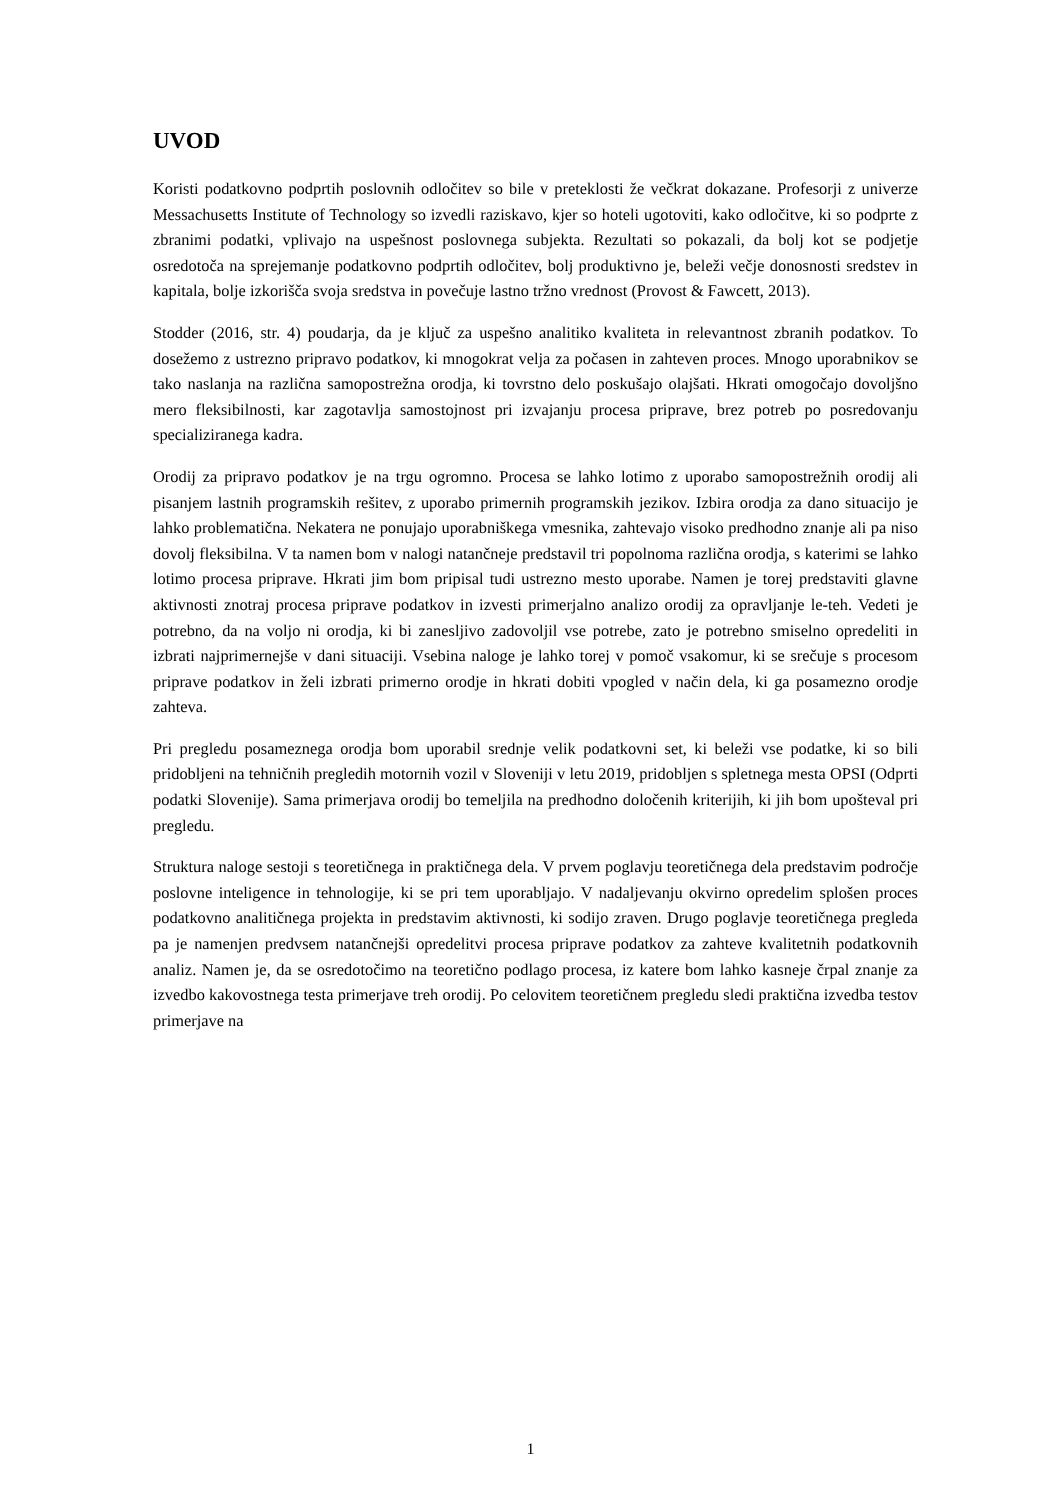UVOD
Koristi podatkovno podprtih poslovnih odločitev so bile v preteklosti že večkrat dokazane. Profesorji z univerze Messachusetts Institute of Technology so izvedli raziskavo, kjer so hoteli ugotoviti, kako odločitve, ki so podprte z zbranimi podatki, vplivajo na uspešnost poslovnega subjekta. Rezultati so pokazali, da bolj kot se podjetje osredotoča na sprejemanje podatkovno podprtih odločitev, bolj produktivno je, beleži večje donosnosti sredstev in kapitala, bolje izkorišča svoja sredstva in povečuje lastno tržno vrednost (Provost & Fawcett, 2013).
Stodder (2016, str. 4) poudarja, da je ključ za uspešno analitiko kvaliteta in relevantnost zbranih podatkov. To dosežemo z ustrezno pripravo podatkov, ki mnogokrat velja za počasen in zahteven proces. Mnogo uporabnikov se tako naslanja na različna samopostrežna orodja, ki tovrstno delo poskušajo olajšati. Hkrati omogočajo dovoljšno mero fleksibilnosti, kar zagotavlja samostojnost pri izvajanju procesa priprave, brez potreb po posredovanju specializiranega kadra.
Orodij za pripravo podatkov je na trgu ogromno. Procesa se lahko lotimo z uporabo samopostrežnih orodij ali pisanjem lastnih programskih rešitev, z uporabo primernih programskih jezikov. Izbira orodja za dano situacijo je lahko problematična. Nekatera ne ponujajo uporabniškega vmesnika, zahtevajo visoko predhodno znanje ali pa niso dovolj fleksibilna. V ta namen bom v nalogi natančneje predstavil tri popolnoma različna orodja, s katerimi se lahko lotimo procesa priprave. Hkrati jim bom pripisal tudi ustrezno mesto uporabe. Namen je torej predstaviti glavne aktivnosti znotraj procesa priprave podatkov in izvesti primerjalno analizo orodij za opravljanje le-teh. Vedeti je potrebno, da na voljo ni orodja, ki bi zanesljivo zadovoljil vse potrebe, zato je potrebno smiselno opredeliti in izbrati najprimernejše v dani situaciji. Vsebina naloge je lahko torej v pomoč vsakomur, ki se srečuje s procesom priprave podatkov in želi izbrati primerno orodje in hkrati dobiti vpogled v način dela, ki ga posamezno orodje zahteva.
Pri pregledu posameznega orodja bom uporabil srednje velik podatkovni set, ki beleži vse podatke, ki so bili pridobljeni na tehničnih pregledih motornih vozil v Sloveniji v letu 2019, pridobljen s spletnega mesta OPSI (Odprti podatki Slovenije). Sama primerjava orodij bo temeljila na predhodno določenih kriterijih, ki jih bom upošteval pri pregledu.
Struktura naloge sestoji s teoretičnega in praktičnega dela. V prvem poglavju teoretičnega dela predstavim področje poslovne inteligence in tehnologije, ki se pri tem uporabljajo. V nadaljevanju okvirno opredelim splošen proces podatkovno analitičnega projekta in predstavim aktivnosti, ki sodijo zraven. Drugo poglavje teoretičnega pregleda pa je namenjen predvsem natančnejši opredelitvi procesa priprave podatkov za zahteve kvalitetnih podatkovnih analiz. Namen je, da se osredotočimo na teoretično podlago procesa, iz katere bom lahko kasneje črpal znanje za izvedbo kakovostnega testa primerjave treh orodij. Po celovitem teoretičnem pregledu sledi praktična izvedba testov primerjave na
1